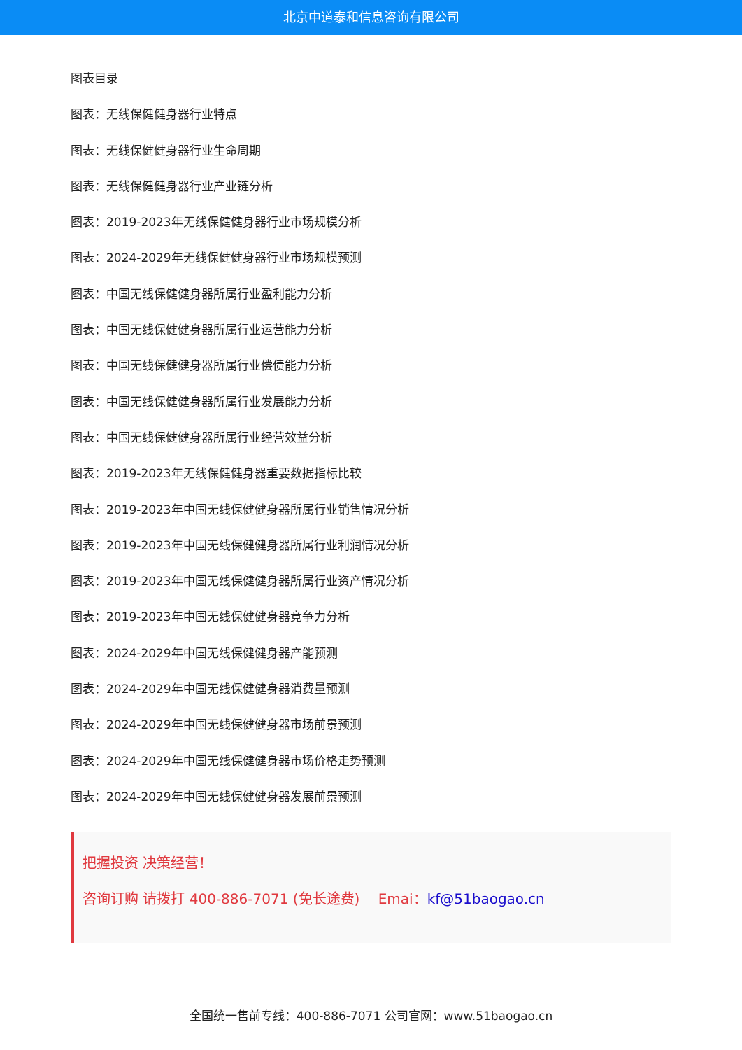北京中道泰和信息咨询有限公司
图表目录
图表：无线保健健身器行业特点
图表：无线保健健身器行业生命周期
图表：无线保健健身器行业产业链分析
图表：2019-2023年无线保健健身器行业市场规模分析
图表：2024-2029年无线保健健身器行业市场规模预测
图表：中国无线保健健身器所属行业盈利能力分析
图表：中国无线保健健身器所属行业运营能力分析
图表：中国无线保健健身器所属行业偿债能力分析
图表：中国无线保健健身器所属行业发展能力分析
图表：中国无线保健健身器所属行业经营效益分析
图表：2019-2023年无线保健健身器重要数据指标比较
图表：2019-2023年中国无线保健健身器所属行业销售情况分析
图表：2019-2023年中国无线保健健身器所属行业利润情况分析
图表：2019-2023年中国无线保健健身器所属行业资产情况分析
图表：2019-2023年中国无线保健健身器竞争力分析
图表：2024-2029年中国无线保健健身器产能预测
图表：2024-2029年中国无线保健健身器消费量预测
图表：2024-2029年中国无线保健健身器市场前景预测
图表：2024-2029年中国无线保健健身器市场价格走势预测
图表：2024-2029年中国无线保健健身器发展前景预测
把握投资 决策经营！
咨询订购 请拨打 400-886-7071 (免长途费)　 Emai：kf@51baogao.cn
全国统一售前专线：400-886-7071 公司官网：www.51baogao.cn